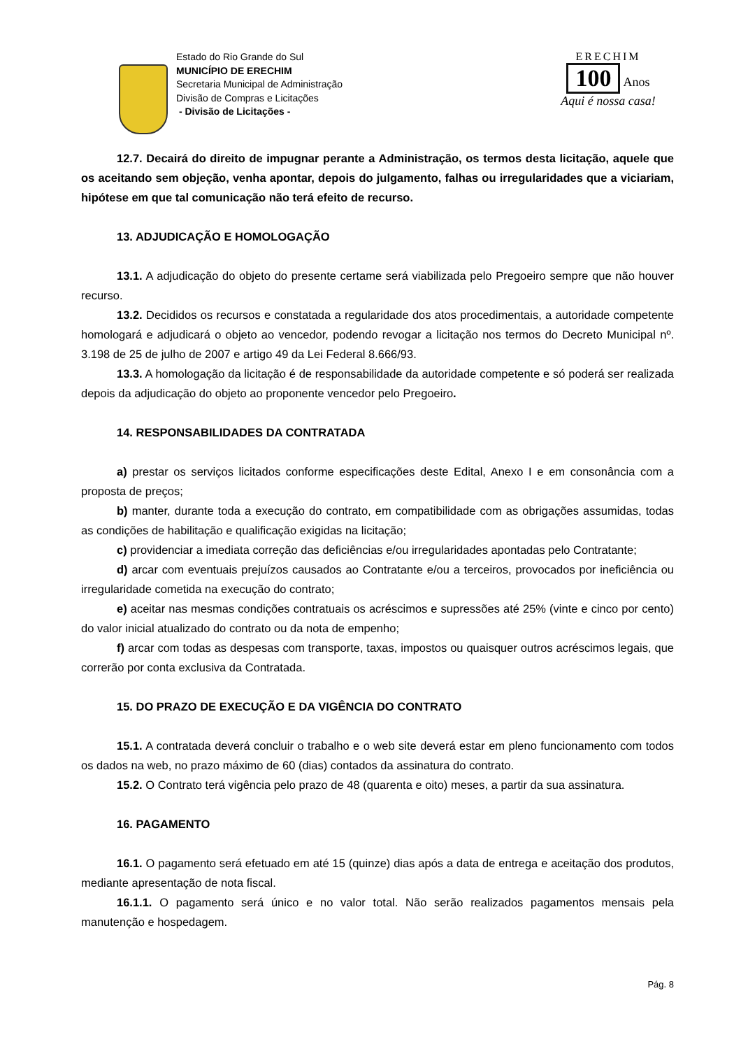Estado do Rio Grande do Sul
MUNICÍPIO DE ERECHIM
Secretaria Municipal de Administração
Divisão de Compras e Licitações
- Divisão de Licitações -
ERECHIM
100
Anos
Aqui é nossa casa!
12.7. Decairá do direito de impugnar perante a Administração, os termos desta licitação, aquele que os aceitando sem objeção, venha apontar, depois do julgamento, falhas ou irregularidades que a viciariam, hipótese em que tal comunicação não terá efeito de recurso.
13. ADJUDICAÇÃO E HOMOLOGAÇÃO
13.1. A adjudicação do objeto do presente certame será viabilizada pelo Pregoeiro sempre que não houver recurso.
13.2. Decididos os recursos e constatada a regularidade dos atos procedimentais, a autoridade competente homologará e adjudicará o objeto ao vencedor, podendo revogar a licitação nos termos do Decreto Municipal nº. 3.198 de 25 de julho de 2007 e artigo 49 da Lei Federal 8.666/93.
13.3. A homologação da licitação é de responsabilidade da autoridade competente e só poderá ser realizada depois da adjudicação do objeto ao proponente vencedor pelo Pregoeiro.
14. RESPONSABILIDADES DA CONTRATADA
a) prestar os serviços licitados conforme especificações deste Edital, Anexo I e em consonância com a proposta de preços;
b) manter, durante toda a execução do contrato, em compatibilidade com as obrigações assumidas, todas as condições de habilitação e qualificação exigidas na licitação;
c) providenciar a imediata correção das deficiências e/ou irregularidades apontadas pelo Contratante;
d) arcar com eventuais prejuízos causados ao Contratante e/ou a terceiros, provocados por ineficiência ou irregularidade cometida na execução do contrato;
e) aceitar nas mesmas condições contratuais os acréscimos e supressões até 25% (vinte e cinco por cento) do valor inicial atualizado do contrato ou da nota de empenho;
f) arcar com todas as despesas com transporte, taxas, impostos ou quaisquer outros acréscimos legais, que correrão por conta exclusiva da Contratada.
15. DO PRAZO DE EXECUÇÃO E DA VIGÊNCIA DO CONTRATO
15.1. A contratada deverá concluir o trabalho e o web site deverá estar em pleno funcionamento com todos os dados na web, no prazo máximo de 60 (dias) contados da assinatura do contrato.
15.2. O Contrato terá vigência pelo prazo de 48 (quarenta e oito) meses, a partir da sua assinatura.
16. PAGAMENTO
16.1. O pagamento será efetuado em até 15 (quinze) dias após a data de entrega e aceitação dos produtos, mediante apresentação de nota fiscal.
16.1.1. O pagamento será único e no valor total. Não serão realizados pagamentos mensais pela manutenção e hospedagem.
Pág. 8